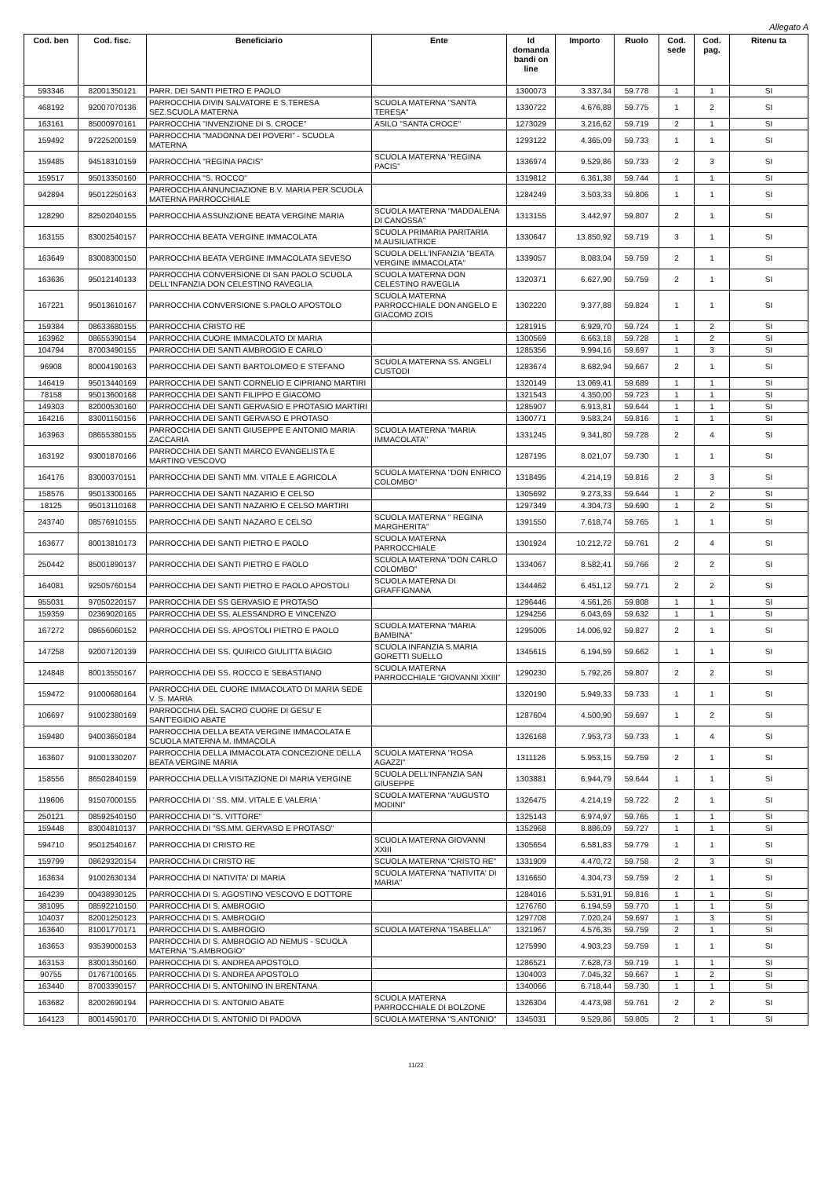Allegato A
| Cod. ben | Cod. fisc. | Beneficiario | Ente | Id domanda bandi on line | Importo | Ruolo | Cod. sede | Cod. pag. | Ritenu ta |
| --- | --- | --- | --- | --- | --- | --- | --- | --- | --- |
| 593346 | 82001350121 | PARR. DEI SANTI PIETRO E PAOLO | | 1300073 | 3.337,34 | 59.778 | 1 | 1 | SI |
| 468192 | 92007070136 | PARROCCHIA DIVIN SALVATORE E S.TERESA SEZ.SCUOLA MATERNA | SCUOLA MATERNA "SANTA TERESA" | 1330722 | 4.676,88 | 59.775 | 1 | 2 | SI |
| 163161 | 85000970161 | PARROCCHIA "INVENZIONE DI S. CROCE" | ASILO "SANTA CROCE" | 1273029 | 3.216,62 | 59.719 | 2 | 1 | SI |
| 159492 | 97225200159 | PARROCCHIA "MADONNA DEI POVERI" - SCUOLA MATERNA | | 1293122 | 4.365,09 | 59.733 | 1 | 1 | SI |
| 159485 | 94518310159 | PARROCCHIA "REGINA PACIS" | SCUOLA MATERNA "REGINA PACIS" | 1336974 | 9.529,86 | 59.733 | 2 | 3 | SI |
| 159517 | 95013350160 | PARROCCHIA "S. ROCCO" | | 1319812 | 6.361,38 | 59.744 | 1 | 1 | SI |
| 942894 | 95012250163 | PARROCCHIA ANNUNCIAZIONE B.V. MARIA PER SCUOLA MATERNA PARROCCHIALE | | 1284249 | 3.503,33 | 59.806 | 1 | 1 | SI |
| 128290 | 82502040155 | PARROCCHIA ASSUNZIONE BEATA VERGINE MARIA | SCUOLA MATERNA "MADDALENA DI CANOSSA" | 1313155 | 3.442,97 | 59.807 | 2 | 1 | SI |
| 163155 | 83002540157 | PARROCCHIA BEATA VERGINE IMMACOLATA | SCUOLA PRIMARIA PARITARIA M.AUSILIATRICE | 1330647 | 13.850,92 | 59.719 | 3 | 1 | SI |
| 163649 | 83008300150 | PARROCCHIA BEATA VERGINE IMMACOLATA SEVESO | SCUOLA DELL'INFANZIA "BEATA VERGINE IMMACOLATA" | 1339057 | 8.083,04 | 59.759 | 2 | 1 | SI |
| 163636 | 95012140133 | PARROCCHIA CONVERSIONE DI SAN PAOLO SCUOLA DELL'INFANZIA DON CELESTINO RAVEGLIA | SCUOLA MATERNA DON CELESTINO RAVEGLIA | 1320371 | 6.627,90 | 59.759 | 2 | 1 | SI |
| 167221 | 95013610167 | PARROCCHIA CONVERSIONE S.PAOLO APOSTOLO | SCUOLA MATERNA PARROCCHIALE DON ANGELO E GIACOMO ZOIS | 1302220 | 9.377,88 | 59.824 | 1 | 1 | SI |
| 159384 | 08633680155 | PARROCCHIA CRISTO RE | | 1281915 | 6.929,70 | 59.724 | 1 | 2 | SI |
| 163962 | 08655390154 | PARROCCHIA CUORE IMMACOLATO DI MARIA | | 1300569 | 6.663,18 | 59.728 | 1 | 2 | SI |
| 104794 | 87003490155 | PARROCCHIA DEI SANTI AMBROGIO E CARLO | | 1285356 | 9.994,16 | 59.697 | 1 | 3 | SI |
| 96908 | 80004190163 | PARROCCHIA DEI SANTI BARTOLOMEO E STEFANO | SCUOLA MATERNA SS. ANGELI CUSTODI | 1283674 | 8.682,94 | 59.667 | 2 | 1 | SI |
| 146419 | 95013440169 | PARROCCHIA DEI SANTI CORNELIO E CIPRIANO MARTIRI | | 1320149 | 13.069,41 | 59.689 | 1 | 1 | SI |
| 78158 | 95013600168 | PARROCCHIA DEI SANTI FILIPPO E GIACOMO | | 1321543 | 4.350,00 | 59.723 | 1 | 1 | SI |
| 149303 | 82000530160 | PARROCCHIA DEI SANTI GERVASIO E PROTASIO MARTIRI | | 1285907 | 6.913,81 | 59.644 | 1 | 1 | SI |
| 164216 | 83001150156 | PARROCCHIA DEI SANTI GERVASO E PROTASO | | 1300771 | 9.583,24 | 59.816 | 1 | 1 | SI |
| 163963 | 08655380155 | PARROCCHIA DEI SANTI GIUSEPPE E ANTONIO MARIA ZACCARIA | SCUOLA MATERNA "MARIA IMMACOLATA" | 1331245 | 9.341,80 | 59.728 | 2 | 4 | SI |
| 163192 | 93001870166 | PARROCCHIA DEI SANTI MARCO EVANGELISTA E MARTINO VESCOVO | | 1287195 | 8.021,07 | 59.730 | 1 | 1 | SI |
| 164176 | 83000370151 | PARROCCHIA DEI SANTI MM. VITALE E AGRICOLA | SCUOLA MATERNA "DON ENRICO COLOMBO" | 1318495 | 4.214,19 | 59.816 | 2 | 3 | SI |
| 158576 | 95013300165 | PARROCCHIA DEI SANTI NAZARIO E CELSO | | 1305692 | 9.273,33 | 59.644 | 1 | 2 | SI |
| 18125 | 95013110168 | PARROCCHIA DEI SANTI NAZARIO E CELSO MARTIRI | | 1297349 | 4.304,73 | 59.690 | 1 | 2 | SI |
| 243740 | 08576910155 | PARROCCHIA DEI SANTI NAZARO E CELSO | SCUOLA MATERNA " REGINA MARGHERITA" | 1391550 | 7.618,74 | 59.765 | 1 | 1 | SI |
| 163677 | 80013810173 | PARROCCHIA DEI SANTI PIETRO E PAOLO | SCUOLA MATERNA PARROCCHIALE | 1301924 | 10.212,72 | 59.761 | 2 | 4 | SI |
| 250442 | 85001890137 | PARROCCHIA DEI SANTI PIETRO E PAOLO | SCUOLA MATERNA "DON CARLO COLOMBO" | 1334067 | 8.582,41 | 59.766 | 2 | 2 | SI |
| 164081 | 92505760154 | PARROCCHIA DEI SANTI PIETRO E PAOLO APOSTOLI | SCUOLA MATERNA DI GRAFFIGNANA | 1344462 | 6.451,12 | 59.771 | 2 | 2 | SI |
| 955031 | 97050220157 | PARROCCHIA DEI SS GERVASIO E PROTASO | | 1296446 | 4.561,26 | 59.808 | 1 | 1 | SI |
| 159359 | 02369020165 | PARROCCHIA DEI SS. ALESSANDRO E VINCENZO | | 1294256 | 6.043,69 | 59.632 | 1 | 1 | SI |
| 167272 | 08656060152 | PARROCCHIA DEI SS. APOSTOLI PIETRO E PAOLO | SCUOLA MATERNA "MARIA BAMBINA" | 1295005 | 14.006,92 | 59.827 | 2 | 1 | SI |
| 147258 | 92007120139 | PARROCCHIA DEI SS. QUIRICO GIULITTA BIAGIO | SCUOLA INFANZIA S.MARIA GORETTI SUELLO | 1345615 | 6.194,59 | 59.662 | 1 | 1 | SI |
| 124848 | 80013550167 | PARROCCHIA DEI SS. ROCCO E SEBASTIANO | SCUOLA MATERNA PARROCCHIALE "GIOVANNI XXIII" | 1290230 | 5.792,26 | 59.807 | 2 | 2 | SI |
| 159472 | 91000680164 | PARROCCHIA DEL CUORE IMMACOLATO DI MARIA SEDE V. S. MARIA | | 1320190 | 5.949,33 | 59.733 | 1 | 1 | SI |
| 106697 | 91002380169 | PARROCCHIA DEL SACRO CUORE DI GESU' E SANT'EGIDIO ABATE | | 1287604 | 4.500,90 | 59.697 | 1 | 2 | SI |
| 159480 | 94003650184 | PARROCCHIA DELLA BEATA VERGINE IMMACOLATA E SCUOLA MATERNA M. IMMACOLA | | 1326168 | 7.953,73 | 59.733 | 1 | 4 | SI |
| 163607 | 91001330207 | PARROCCHIA DELLA IMMACOLATA CONCEZIONE DELLA BEATA VERGINE MARIA | SCUOLA MATERNA "ROSA AGAZZI" | 1311126 | 5.953,15 | 59.759 | 2 | 1 | SI |
| 158556 | 86502840159 | PARROCCHIA DELLA VISITAZIONE DI MARIA VERGINE | SCUOLA DELL'INFANZIA SAN GIUSEPPE | 1303881 | 6.944,79 | 59.644 | 1 | 1 | SI |
| 119606 | 91507000155 | PARROCCHIA DI ' SS. MM. VITALE E VALERIA ' | SCUOLA MATERNA "AUGUSTO MODINI" | 1326475 | 4.214,19 | 59.722 | 2 | 1 | SI |
| 250121 | 08592540150 | PARROCCHIA DI "S. VITTORE" | | 1325143 | 6.974,97 | 59.765 | 1 | 1 | SI |
| 159448 | 83004810137 | PARROCCHIA DI "SS.MM. GERVASO E PROTASO" | | 1352968 | 8.886,09 | 59.727 | 1 | 1 | SI |
| 594710 | 95012540167 | PARROCCHIA DI CRISTO RE | SCUOLA MATERNA GIOVANNI XXIII | 1305654 | 6.581,83 | 59.779 | 1 | 1 | SI |
| 159799 | 08629320154 | PARROCCHIA DI CRISTO RE | SCUOLA MATERNA "CRISTO RE" | 1331909 | 4.470,72 | 59.758 | 2 | 3 | SI |
| 163634 | 91002630134 | PARROCCHIA DI NATIVITA' DI MARIA | SCUOLA MATERNA "NATIVITA' DI MARIA" | 1316650 | 4.304,73 | 59.759 | 2 | 1 | SI |
| 164239 | 00438930125 | PARROCCHIA DI S. AGOSTINO VESCOVO E DOTTORE | | 1284016 | 5.531,91 | 59.816 | 1 | 1 | SI |
| 381095 | 08592210150 | PARROCCHIA DI S. AMBROGIO | | 1276760 | 6.194,59 | 59.770 | 1 | 1 | SI |
| 104037 | 82001250123 | PARROCCHIA DI S. AMBROGIO | | 1297708 | 7.020,24 | 59.697 | 1 | 3 | SI |
| 163640 | 81001770171 | PARROCCHIA DI S. AMBROGIO | SCUOLA MATERNA "ISABELLA" | 1321967 | 4.576,35 | 59.759 | 2 | 1 | SI |
| 163653 | 93539000153 | PARROCCHIA DI S. AMBROGIO AD NEMUS - SCUOLA MATERNA "S.AMBROGIO" | | 1275990 | 4.903,23 | 59.759 | 1 | 1 | SI |
| 163153 | 83001350160 | PARROCCHIA DI S. ANDREA APOSTOLO | | 1286521 | 7.628,73 | 59.719 | 1 | 1 | SI |
| 90755 | 01767100165 | PARROCCHIA DI S. ANDREA APOSTOLO | | 1304003 | 7.045,32 | 59.667 | 1 | 2 | SI |
| 163440 | 87003390157 | PARROCCHIA DI S. ANTONINO IN BRENTANA | | 1340066 | 6.718,44 | 59.730 | 1 | 1 | SI |
| 163682 | 82002690194 | PARROCCHIA DI S. ANTONIO ABATE | SCUOLA MATERNA PARROCCHIALE DI BOLZONE | 1326304 | 4.473,98 | 59.761 | 2 | 2 | SI |
| 164123 | 80014590170 | PARROCCHIA DI S. ANTONIO DI PADOVA | SCUOLA MATERNA "S.ANTONIO" | 1345031 | 9.529,86 | 59.805 | 2 | 1 | SI |
11/22